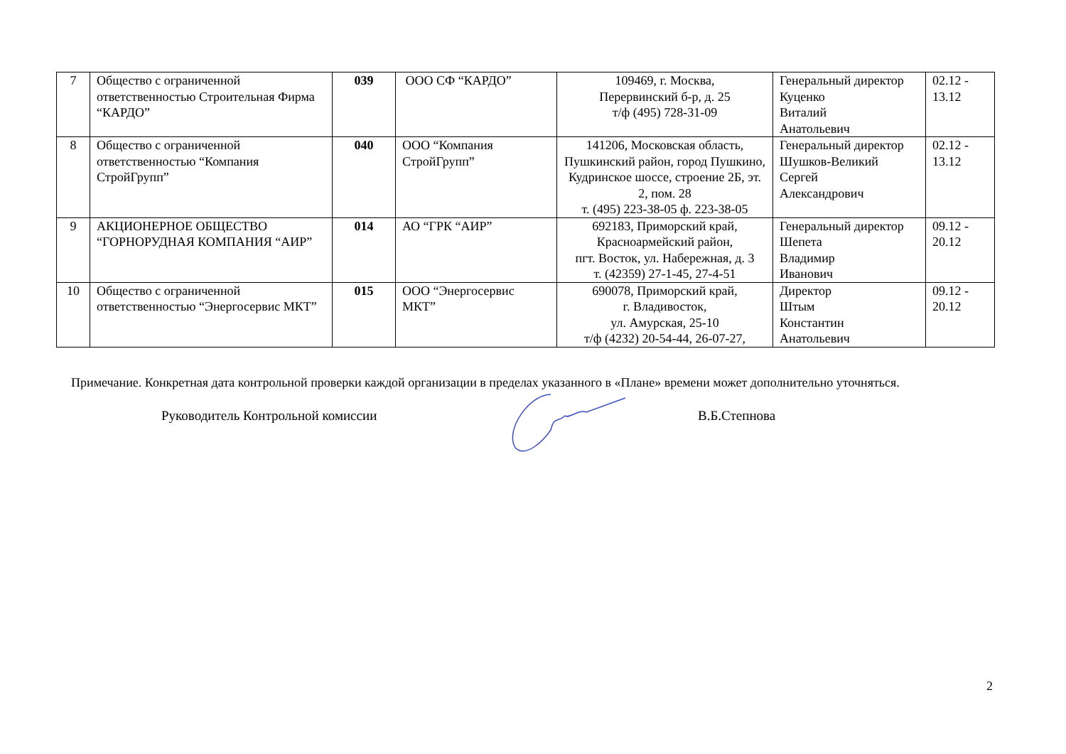| 7 | Общество с ограниченной ответственностью Строительная Фирма “КАРДО” | 039 | ООО СФ “КАРДО” | 109469, г. Москва, Перервинский б-р, д. 25 т/ф (495) 728-31-09 | Генеральный директор Куценко Виталий Анатольевич | 02.12 - 13.12 |
| 8 | Общество с ограниченной ответственностью “Компания СтройГрупп” | 040 | ООО “Компания СтройГрупп” | 141206, Московская область, Пушкинский район, город Пушкино, Кудринское шоссе, строение 2Б, эт. 2, пом. 28 т. (495) 223-38-05 ф. 223-38-05 | Генеральный директор Шушков-Великий Сергей Александрович | 02.12 - 13.12 |
| 9 | АКЦИОНЕРНОЕ ОБЩЕСТВО “ГОРНОРУДНАЯ КОМПАНИЯ “АИР” | 014 | АО “ГРК “АИР” | 692183, Приморский край, Красноармейский район, пгт. Восток, ул. Набережная, д. 3 т. (42359) 27-1-45, 27-4-51 | Генеральный директор Шепета Владимир Иванович | 09.12 - 20.12 |
| 10 | Общество с ограниченной ответственностью “Энергосервис МКТ” | 015 | ООО “Энергосервис МКТ” | 690078, Приморский край, г. Владивосток, ул. Амурская, 25-10 т/ф (4232) 20-54-44, 26-07-27, | Директор Штым Константин Анатольевич | 09.12 - 20.12 |
Примечание. Конкретная дата контрольной проверки каждой организации в пределах указанного в «Плане» времени может дополнительно уточняться.
Руководитель Контрольной комиссии
В.Б.Степнова
2